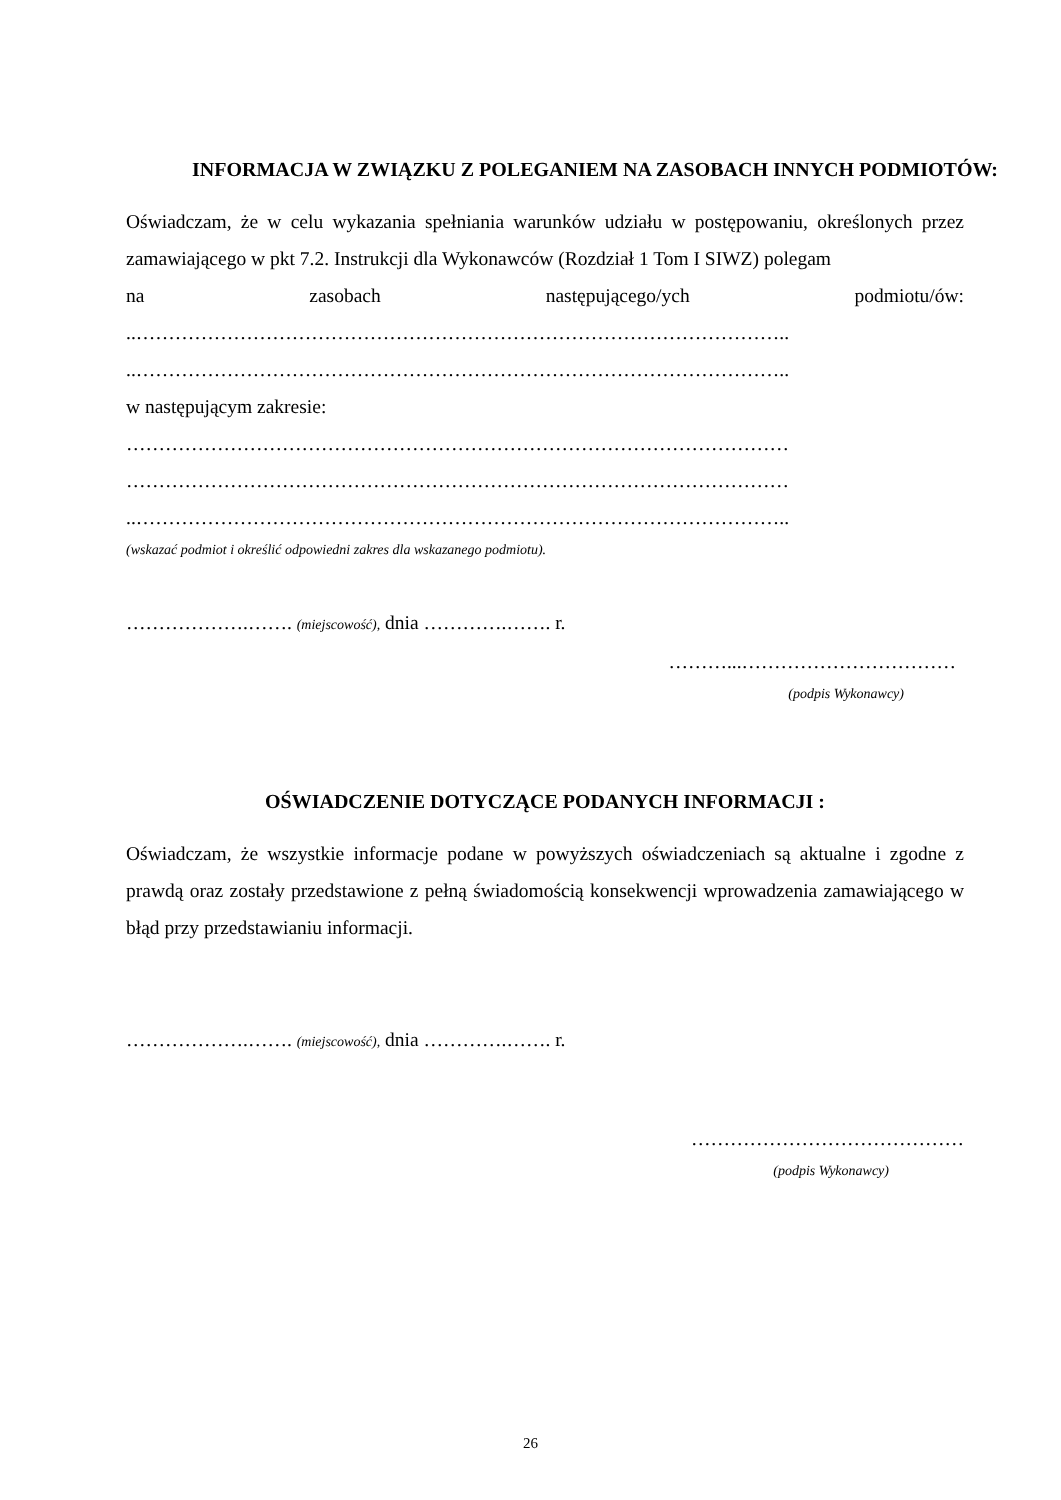INFORMACJA W ZWIĄZKU Z POLEGANIEM NA ZASOBACH INNYCH PODMIOTÓW:
Oświadczam, że w celu wykazania spełniania warunków udziału w postępowaniu, określonych przez zamawiającego w pkt 7.2. Instrukcji dla Wykonawców (Rozdział 1 Tom I SIWZ) polegam
na zasobach następującego/ych podmiotu/ów:
..………………………………………………………………………………………..
..………………………………………………………………………………………..
w następującym zakresie:
…………………………………………………………………………………………
…………………………………………………………………………………………
..………………………………………………………………………………………..
(wskazać podmiot i określić odpowiedni zakres dla wskazanego podmiotu).
……………….……. (miejscowość), dnia ………….……. r.
………...……………………………
(podpis Wykonawcy)
OŚWIADCZENIE DOTYCZĄCE PODANYCH INFORMACJI :
Oświadczam, że wszystkie informacje podane w powyższych oświadczeniach są aktualne i zgodne z prawdą oraz zostały przedstawione z pełną świadomością konsekwencji wprowadzenia zamawiającego w błąd przy przedstawianiu informacji.
……………….……. (miejscowość), dnia ………….……. r.
……………………………………
(podpis Wykonawcy)
26